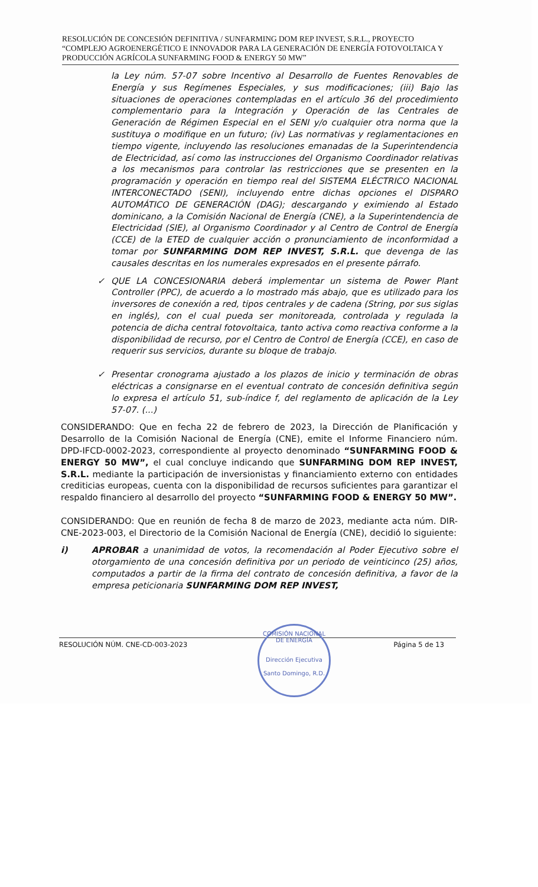RESOLUCIÓN DE CONCESIÓN DEFINITIVA / SUNFARMING DOM REP INVEST, S.R.L., PROYECTO “COMPLEJO AGROENERGÉTICO E INNOVADOR PARA LA GENERACIÓN DE ENERGÍA FOTOVOLTAICA Y PRODUCCIÓN AGRÍCOLA SUNFARMING FOOD & ENERGY 50 MW”
la Ley núm. 57-07 sobre Incentivo al Desarrollo de Fuentes Renovables de Energía y sus Regímenes Especiales, y sus modificaciones; (iii) Bajo las situaciones de operaciones contempladas en el artículo 36 del procedimiento complementario para la Integración y Operación de las Centrales de Generación de Régimen Especial en el SENI y/o cualquier otra norma que la sustituya o modifique en un futuro; (iv) Las normativas y reglamentaciones en tiempo vigente, incluyendo las resoluciones emanadas de la Superintendencia de Electricidad, así como las instrucciones del Organismo Coordinador relativas a los mecanismos para controlar las restricciones que se presenten en la programación y operación en tiempo real del SISTEMA ELÉCTRICO NACIONAL INTERCONECTADO (SENI), incluyendo entre dichas opciones el DISPARO AUTOMÁTICO DE GENERACIÓN (DAG); descargando y eximiendo al Estado dominicano, a la Comisión Nacional de Energía (CNE), a la Superintendencia de Electricidad (SIE), al Organismo Coordinador y al Centro de Control de Energía (CCE) de la ETED de cualquier acción o pronunciamiento de inconformidad a tomar por SUNFARMING DOM REP INVEST, S.R.L. que devenga de las causales descritas en los numerales expresados en el presente párrafo.
✓ QUE LA CONCESIONARIA deberá implementar un sistema de Power Plant Controller (PPC), de acuerdo a lo mostrado más abajo, que es utilizado para los inversores de conexión a red, tipos centrales y de cadena (String, por sus siglas en inglés), con el cual pueda ser monitoreada, controlada y regulada la potencia de dicha central fotovoltaica, tanto activa como reactiva conforme a la disponibilidad de recurso, por el Centro de Control de Energía (CCE), en caso de requerir sus servicios, durante su bloque de trabajo.
✓ Presentar cronograma ajustado a los plazos de inicio y terminación de obras eléctricas a consignarse en el eventual contrato de concesión definitiva según lo expresa el artículo 51, sub-índice f, del reglamento de aplicación de la Ley 57-07. (...)
CONSIDERANDO: Que en fecha 22 de febrero de 2023, la Dirección de Planificación y Desarrollo de la Comisión Nacional de Energía (CNE), emite el Informe Financiero núm. DPD-IFCD-0002-2023, correspondiente al proyecto denominado “SUNFARMING FOOD & ENERGY 50 MW”, el cual concluye indicando que SUNFARMING DOM REP INVEST, S.R.L. mediante la participación de inversionistas y financiamiento externo con entidades crediticias europeas, cuenta con la disponibilidad de recursos suficientes para garantizar el respaldo financiero al desarrollo del proyecto “SUNFARMING FOOD & ENERGY 50 MW”.
CONSIDERANDO: Que en reunión de fecha 8 de marzo de 2023, mediante acta núm. DIR-CNE-2023-003, el Directorio de la Comisión Nacional de Energía (CNE), decidió lo siguiente:
i) APROBAR a unanimidad de votos, la recomendación al Poder Ejecutivo sobre el otorgamiento de una concesión definitiva por un periodo de veinticinco (25) años, computados a partir de la firma del contrato de concesión definitiva, a favor de la empresa peticionaria SUNFARMING DOM REP INVEST,
RESOLUCIÓN NÚM. CNE-CD-003-2023 Página 5 de 13
COMISIÓN NACIONAL DE ENERGÍA
Dirección Ejecutiva
Santo Domingo, R.D.